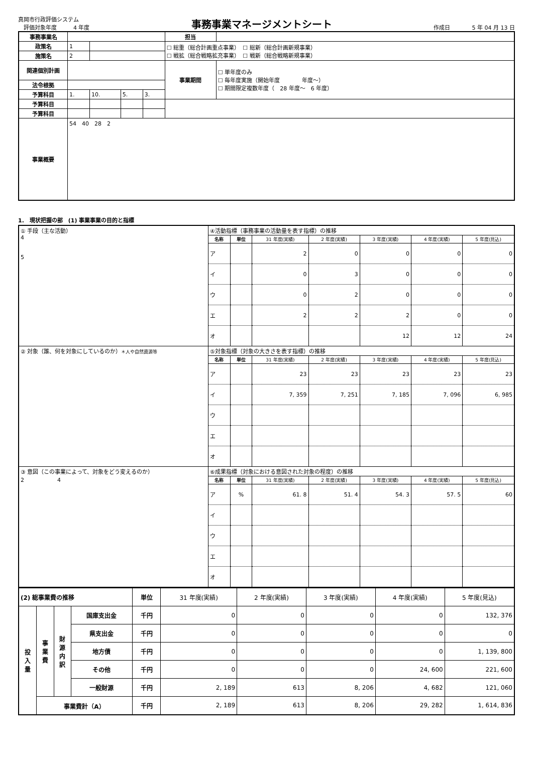真岡市行政評価システム
　評価対象年度　　　4 年度
事務事業マネージメントシート
作成日　　　　5 年 04 月 13 日
| 事務事業名 | | | | | 担当 | |
| 政策名 | 1 | | | | ☐ 総重（総合計画重点事業） ☐ 総新（総合計画新規事業） ☐ 戦拡（総合戦略拡充事業） ☐ 戦新（総合戦略新規事業） | |
| 施策名 | 2 | | | | | |
| 関連個別計画 | | | | | 事業期間 | ☐ 単年度のみ ☐ 毎年度実施（開始年度 年度～） ☐ 期間限定複数年度（ 28 年度～ 6 年度） |
| 法令根拠 | | | | | | |
| 予算科目 | 1. | 10. | 5. | 3. | | |
| 予算科目 | | | | | | |
| 予算科目 | | | | | | |
| 事業概要 | 54 40 28 2 | | | | | |
1.　現状把握の部　(1) 事業事業の目的と指標
| ① 手段（主な活動） 4 5 | ④活動指標（事務事業の活動量を表す指標）の推移 | | | | | | |
| | 名称 | 単位 | 31 年度(実績) | 2 年度(実績) | 3 年度(実績) | 4 年度(実績) | 5 年度(見込) |
| | ア | | 2 | 0 | 0 | 0 | 0 |
| | イ | | 0 | 3 | 0 | 0 | 0 |
| | ウ | | 0 | 2 | 0 | 0 | 0 |
| | エ | | 2 | 2 | 2 | 0 | 0 |
| | オ | | | | 12 | 12 | 24 |
| ② 対象（誰、何を対象にしているのか） ＊人や自然資源等 | ⑤対象指標（対象の大きさを表す指標）の推移 | | | | | | |
| | 名称 | 単位 | 31 年度(実績) | 2 年度(実績) | 3 年度(実績) | 4 年度(実績) | 5 年度(見込) |
| | ア | | 23 | 23 | 23 | 23 | 23 |
| | イ | | 7, 359 | 7, 251 | 7, 185 | 7, 096 | 6, 985 |
| | ウ | | | | | | |
| | エ | | | | | | |
| | オ | | | | | | |
| ③ 意図（この事業によって、対象をどう変えるのか） 2 4 | ⑥成果指標（対象における意図された対象の程度）の推移 | | | | | | |
| | 名称 | 単位 | 31 年度(実績) | 2 年度(実績) | 3 年度(実績) | 4 年度(実績) | 5 年度(見込) |
| | ア | % | 61. 8 | 51. 4 | 54. 3 | 57. 5 | 60 |
| | イ | | | | | | |
| | ウ | | | | | | |
| | エ | | | | | | |
| | オ | | | | | | |
| (2) 総事業費の推移 | | | | 単位 | 31 年度(実績) | 2 年度(実績) | 3 年度(実績) | 4 年度(実績) | 5 年度(見込) |
| 投 入 量 | 事 業 費 | 財 源 内 訳 | 国庫支出金 | 千円 | 0 | 0 | 0 | 0 | 132, 376 |
| | | | 県支出金 | 千円 | 0 | 0 | 0 | 0 | 0 |
| | | | 地方債 | 千円 | 0 | 0 | 0 | 0 | 1, 139, 800 |
| | | | その他 | 千円 | 0 | 0 | 0 | 24, 600 | 221, 600 |
| | | | 一般財源 | 千円 | 2, 189 | 613 | 8, 206 | 4, 682 | 121, 060 |
| | 事業費計（A） | | | 千円 | 2, 189 | 613 | 8, 206 | 29, 282 | 1, 614, 836 |